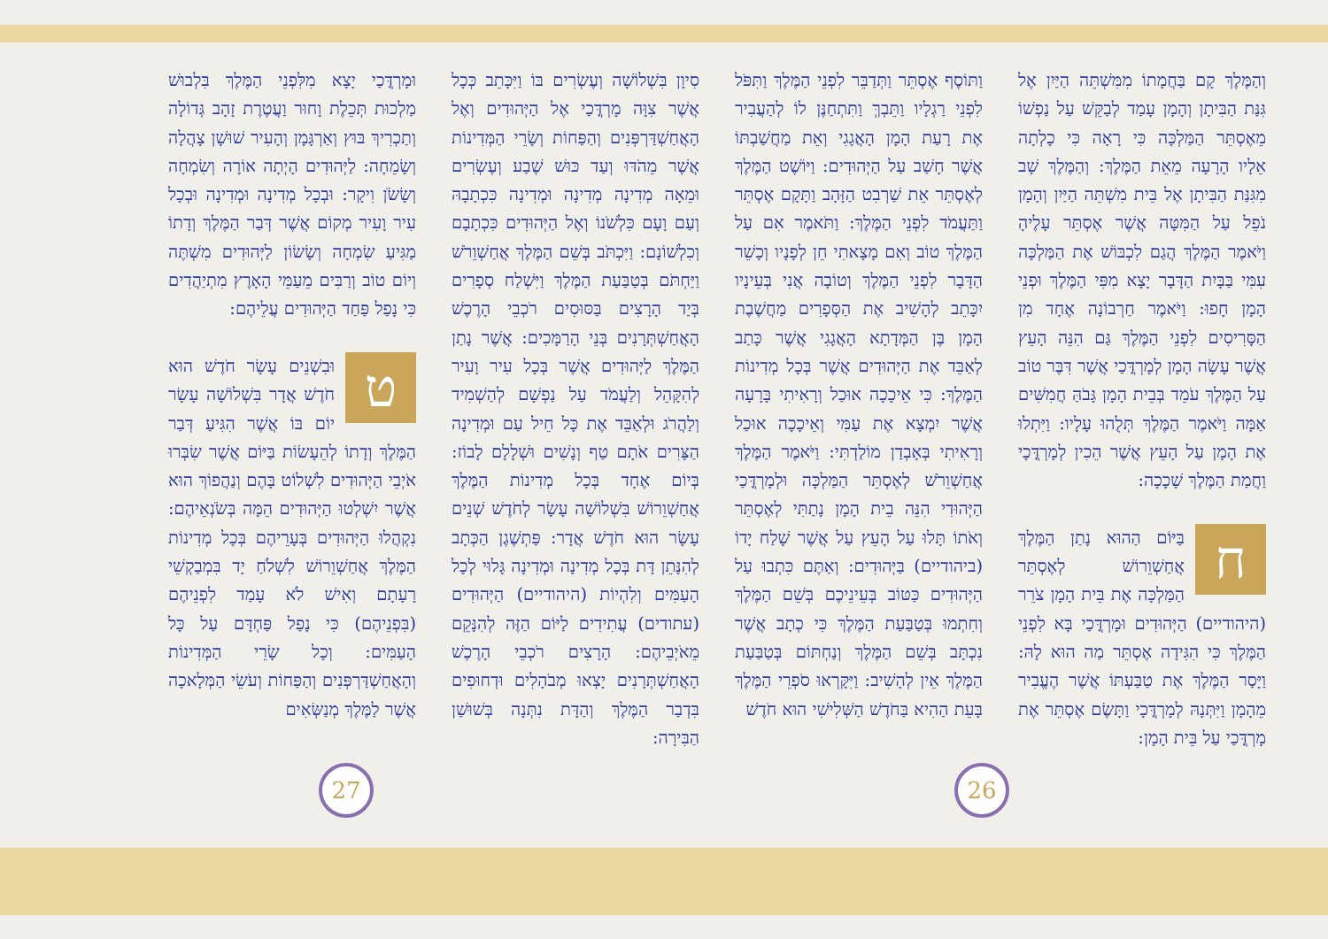וְהַמֶּלֶךְ קָם בַּחֲמָתוֹ מִמִּשְׁתֵּה הַיַּיִן אֶל גִּנַּת הַבִּיתָן וְהָמָן עָמַד לְבַקֵּשׁ עַל נַפְשׁוֹ מֵאֶסְתֵּר הַמַּלְכָּה כִּי רָאָה כִּי כָלְתָה אֵלָיו הָרָעָה מֵאֵת הַמֶּלֶךְ: וְהַמֶּלֶךְ שָׁב מִגִּנַּת הַבִּיתָן אֶל בֵּית מִשְׁתֵּה הַיַּיִן וְהָמָן נֹפֵל עַל הַמִּטָּה אֲשֶׁר אֶסְתֵּר עָלֶיהָ וַיֹּאמֶר הַמֶּלֶךְ הֲגַם לִכְבּוֹשׁ אֶת הַמַּלְכָּה עִמִּי בַּבָּיִת הַדָּבָר יָצָא מִפִּי הַמֶּלֶךְ וּפְנֵי הָמָן חָפוּ: וַיֹּאמֶר חַרְבוֹנָה אֶחָד מִן הַסָּרִיסִים לִפְנֵי הַמֶּלֶךְ גַּם הִנֵּה הָעֵץ אֲשֶׁר עָשָׂה הָמָן לְמָרְדֳּכַי אֲשֶׁר דִּבֶּר טוֹב עַל הַמֶּלֶךְ עֹמֵד בְּבֵית הָמָן גָּבֹהַּ חֲמִשִּׁים אַמָּה וַיֹּאמֶר הַמֶּלֶךְ תְּלֻהוּ עָלָיו: וַיִּתְלוּ אֶת הָמָן עַל הָעֵץ אֲשֶׁר הֵכִין לְמָרְדֳּכָי וַחֲמַת הַמֶּלֶךְ שָׁכָכָה:
חבַּיּוֹם הַהוּא נָתַן הַמֶּלֶךְ אֲחַשְׁוֵרוֹשׁ לְאֶסְתֵּר הַמַּלְכָּה אֶת בֵּית הָמָן צֹרֵר (היהודיים) הַיְּהוּדִים וּמָרְדֳּכַי בָּא לִפְנֵי הַמֶּלֶךְ כִּי הִגִּידָה אֶסְתֵּר מַה הוּא לָהּ: וַיָּסַר הַמֶּלֶךְ אֶת טַבַּעְתּוֹ אֲשֶׁר הֶעֱבִיר מֵהָמָן וַיִּתְּנָהּ לְמָרְדֳּכָי וַתָּשֶׂם אֶסְתֵּר אֶת מָרְדֳּכַי עַל בֵּית הָמָן:
וַתּוֹסֶף אֶסְתֵּר וַתְּדַבֵּר לִפְנֵי הַמֶּלֶךְ וַתִּפֹּל לִפְנֵי רַגְלָיו וַתֵּבְךְּ וַתִּתְחַנֶּן לוֹ לְהַעֲבִיר אֶת רָעַת הָמָן הָאֲגָגִי וְאֵת מַחֲשַׁבְתּוֹ אֲשֶׁר חָשַׁב עַל הַיְּהוּדִים: וַיּוֹשֶׁט הַמֶּלֶךְ לְאֶסְתֵּר אֵת שַׁרְבִט הַזָּהָב וַתָּקָם אֶסְתֵּר וַתַּעֲמֹד לִפְנֵי הַמֶּלֶךְ: וַתֹּאמֶר אִם עַל הַמֶּלֶךְ טוֹב וְאִם מָצָאתִי חֵן לְפָנָיו וְכָשֵׁר הַדָּבָר לִפְנֵי הַמֶּלֶךְ וְטוֹבָה אֲנִי בְּעֵינָיו יִכָּתֵב לְהָשִׁיב אֶת הַסְּפָרִים מַחֲשֶׁבֶת הָמָן בֶּן הַמְּדָתָא הָאֲגָגִי אֲשֶׁר כָּתַב לְאַבֵּד אֶת הַיְּהוּדִים אֲשֶׁר בְּכָל מְדִינוֹת הַמֶּלֶךְ: כִּי אֵיכָכָה אוּכַל וְרָאִיתִי בָּרָעָה אֲשֶׁר יִמְצָא אֶת עַמִּי וְאֵיכָכָה אוּכַל וְרָאִיתִי בְּאָבְדַן מוֹלַדְתִּי: וַיֹּאמֶר הַמֶּלֶךְ אֲחַשְׁוֵרֹשׁ לְאֶסְתֵּר הַמַּלְכָּה וּלְמָרְדֳּכַי הַיְּהוּדִי הִנֵּה בֵית הָמָן נָתַתִּי לְאֶסְתֵּר וְאֹתוֹ תָּלוּ עַל הָעֵץ עַל אֲשֶׁר שָׁלַח יָדוֹ (ביהודיים) בַּיְּהוּדִים: וְאַתֶּם כִּתְבוּ עַל הַיְּהוּדִים כַּטּוֹב בְּעֵינֵיכֶם בְּשֵׁם הַמֶּלֶךְ וְחִתְמוּ בְּטַבַּעַת הַמֶּלֶךְ כִּי כְתָב אֲשֶׁר נִכְתָּב בְּשֵׁם הַמֶּלֶךְ וְנַחְתּוֹם בְּטַבַּעַת הַמֶּלֶךְ אֵין לְהָשִׁיב: וַיִּקָּרְאוּ סֹפְרֵי הַמֶּלֶךְ בָּעֵת הַהִיא בַּחֹדֶשׁ הַשְּׁלִישִׁי הוּא חֹדֶשׁ
סִיוָן בִּשְׁלוֹשָׁה וְעֶשְׂרִים בּוֹ וַיִּכָּתֵב כְּכָל אֲשֶׁר צִוָּה מָרְדֳּכַי אֶל הַיְּהוּדִים וְאֶל הָאֲחַשְׁדַּרְפְּנִים וְהַפַּחוֹת וְשָׂרֵי הַמְּדִינוֹת אֲשֶׁר מֵהֹדּוּ וְעַד כּוּשׁ שֶׁבַע וְעֶשְׂרִים וּמֵאָה מְדִינָה מְדִינָה וּמְדִינָה כִּכְתָבָהּ וְעַם וָעָם כִּלְשֹׁנוֹ וְאֶל הַיְּהוּדִים כִּכְתָבָם וְכִלְשׁוֹנָם: וַיִּכְתֹּב בְּשֵׁם הַמֶּלֶךְ אֲחַשְׁוֵרֹשׁ וַיַּחְתֹּם בְּטַבַּעַת הַמֶּלֶךְ וַיִּשְׁלַח סְפָרִים בְּיַד הָרָצִים בַּסּוּסִים רֹכְבֵי הָרֶכֶשׁ הָאֲחַשְׁתְּרָנִים בְּנֵי הָרַמָּכִים: אֲשֶׁר נָתַן הַמֶּלֶךְ לַיְּהוּדִים אֲשֶׁר בְּכָל עִיר וָעִיר לְהִקָּהֵל וְלַעֲמֹד עַל נַפְשָׁם לְהַשְׁמִיד וְלַהֲרֹג וּלְאַבֵּד אֶת כָּל חֵיל עַם וּמְדִינָה הַצָּרִים אֹתָם טַף וְנָשִׁים וּשְׁלָלָם לָבוֹז: בְּיוֹם אֶחָד בְּכָל מְדִינוֹת הַמֶּלֶךְ אֲחַשְׁוֵרוֹשׁ בִּשְׁלוֹשָׁה עָשָׂר לְחֹדֶשׁ שְׁנֵים עָשָׂר הוּא חֹדֶשׁ אֲדָר: פַּתְשֶׁגֶן הַכְּתָב לְהִנָּתֵן דָּת בְּכָל מְדִינָה וּמְדִינָה גָּלוּי לְכָל הָעַמִּים וְלִהְיוֹת (היהודיים) הַיְּהוּדִים (עתודים) עֲתִידִים לַיּוֹם הַזֶּה לְהִנָּקֵם מֵאֹיְבֵיהֶם: הָרָצִים רֹכְבֵי הָרֶכֶשׁ הָאֲחַשְׁתְּרָנִים יָצְאוּ מְבֹהָלִים וּדְחוּפִים בִּדְבַר הַמֶּלֶךְ וְהַדָּת נִתְּנָה בְּשׁוּשַׁן הַבִּירָה:
וּמָרְדֳּכַי יָצָא מִלִּפְנֵי הַמֶּלֶךְ בִּלְבוּשׁ מַלְכוּת תְּכֵלֶת וָחוּר וַעֲטֶרֶת זָהָב גְּדוֹלָה וְתַכְרִיךְ בּוּץ וְאַרְגָּמָן וְהָעִיר שׁוּשָׁן צָהֲלָה וְשָׂמֵחָה: לַיְּהוּדִים הָיְתָה אוֹרָה וְשִׂמְחָה וְשָׂשֹׂן וִיקָר: וּבְכָל מְדִינָה וּמְדִינָה וּבְכָל עִיר וָעִיר מְקוֹם אֲשֶׁר דְּבַר הַמֶּלֶךְ וְדָתוֹ מַגִּיעַ שִׂמְחָה וְשָׂשׂוֹן לַיְּהוּדִים מִשְׁתֶּה וְיוֹם טוֹב וְרַבִּים מֵעַמֵּי הָאָרֶץ מִתְיַהֲדִים כִּי נָפַל פַּחַד הַיְּהוּדִים עֲלֵיהֶם:
טוּבִשְׁנֵים עָשָׂר חֹדֶשׁ הוּא חֹדֶשׁ אֲדָר בִּשְׁלוֹשָׁה עָשָׂר יוֹם בּוֹ אֲשֶׁר הִגִּיעַ דְּבַר הַמֶּלֶךְ וְדָתוֹ לְהֵעָשׂוֹת בַּיּוֹם אֲשֶׁר שִׂבְּרוּ אֹיְבֵי הַיְּהוּדִים לִשְׁלוֹט בָּהֶם וְנַהֲפוֹךְ הוּא אֲשֶׁר יִשְׁלְטוּ הַיְּהוּדִים הֵמָּה בְּשֹׂנְאֵיהֶם: נִקְהֲלוּ הַיְּהוּדִים בְּעָרֵיהֶם בְּכָל מְדִינוֹת הַמֶּלֶךְ אֲחַשְׁוֵרוֹשׁ לִשְׁלֹחַ יָד בִּמְבַקְשֵׁי רָעָתָם וְאִישׁ לֹא עָמַד לִפְנֵיהֶם (בִּפְנֵיהֶם) כִּי נָפַל פַּחְדָּם עַל כָּל הָעַמִּים: וְכָל שָׂרֵי הַמְּדִינוֹת וְהָאֲחַשְׁדַּרְפְּנִים וְהַפַּחוֹת וְעֹשֵׂי הַמְּלָאכָה אֲשֶׁר לַמֶּלֶךְ מְנַשְּׂאִים
27 26